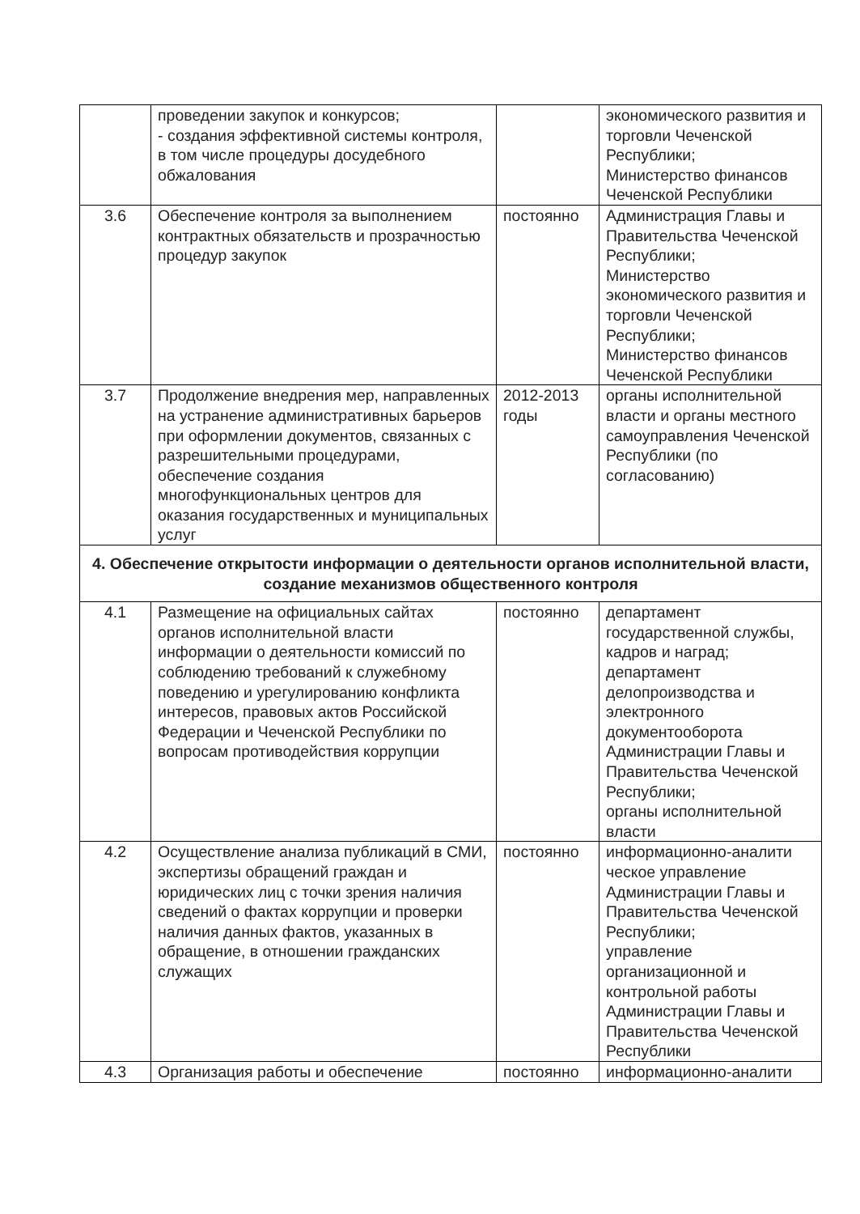| | проведении закупок и конкурсов; - создания эффективной системы контроля, в том числе процедуры досудебного обжалования | | экономического развития и торговли Чеченской Республики; Министерство финансов Чеченской Республики |
| 3.6 | Обеспечение контроля за выполнением контрактных обязательств и прозрачностью процедур закупок | постоянно | Администрация Главы и Правительства Чеченской Республики; Министерство экономического развития и торговли Чеченской Республики; Министерство финансов Чеченской Республики |
| 3.7 | Продолжение внедрения мер, направленных на устранение административных барьеров при оформлении документов, связанных с разрешительными процедурами, обеспечение создания многофункциональных центров для оказания государственных и муниципальных услуг | 2012-2013 годы | органы исполнительной власти и органы местного самоуправления Чеченской Республики (по согласованию) |
| 4. Обеспечение открытости информации о деятельности органов исполнительной власти, создание механизмов общественного контроля | | | |
| 4.1 | Размещение на официальных сайтах органов исполнительной власти информации о деятельности комиссий по соблюдению требований к служебному поведению и урегулированию конфликта интересов, правовых актов Российской Федерации и Чеченской Республики по вопросам противодействия коррупции | постоянно | департамент государственной службы, кадров и наград; департамент делопроизводства и электронного документооборота Администрации Главы и Правительства Чеченской Республики; органы исполнительной власти |
| 4.2 | Осуществление анализа публикаций в СМИ, экспертизы обращений граждан и юридических лиц с точки зрения наличия сведений о фактах коррупции и проверки наличия данных фактов, указанных в обращение, в отношении гражданских служащих | постоянно | информационно-аналити ческое управление Администрации Главы и Правительства Чеченской Республики; управление организационной и контрольной работы Администрации Главы и Правительства Чеченской Республики |
| 4.3 | Организация работы и обеспечение | постоянно | информационно-аналити |